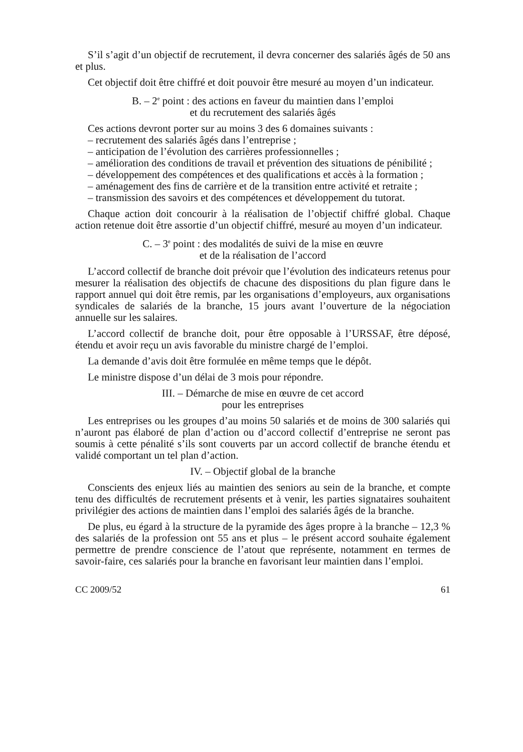S’il s’agit d’un objectif de recrutement, il devra concerner des salariés âgés de 50 ans et plus.
Cet objectif doit être chiffré et doit pouvoir être mesuré au moyen d’un indicateur.
B. – 2<sup>e</sup> point : des actions en faveur du maintien dans l’emploi
et du recrutement des salariés âgés
Ces actions devront porter sur au moins 3 des 6 domaines suivants :
– recrutement des salariés âgés dans l’entreprise ;
– anticipation de l’évolution des carrières professionnelles ;
– amélioration des conditions de travail et prévention des situations de pénibilité ;
– développement des compétences et des qualifications et accès à la formation ;
– aménagement des fins de carrière et de la transition entre activité et retraite ;
– transmission des savoirs et des compétences et développement du tutorat.
Chaque action doit concourir à la réalisation de l’objectif chiffré global. Chaque action retenue doit être assortie d’un objectif chiffré, mesuré au moyen d’un indicateur.
C. – 3<sup>e</sup> point : des modalités de suivi de la mise en œuvre
et de la réalisation de l’accord
L’accord collectif de branche doit prévoir que l’évolution des indicateurs retenus pour mesurer la réalisation des objectifs de chacune des dispositions du plan figure dans le rapport annuel qui doit être remis, par les organisations d’employeurs, aux organisations syndicales de salariés de la branche, 15 jours avant l’ouverture de la négociation annuelle sur les salaires.
L’accord collectif de branche doit, pour être opposable à l’URSSAF, être déposé, étendu et avoir reçu un avis favorable du ministre chargé de l’emploi.
La demande d’avis doit être formulée en même temps que le dépôt.
Le ministre dispose d’un délai de 3 mois pour répondre.
III. – Démarche de mise en œuvre de cet accord
pour les entreprises
Les entreprises ou les groupes d’au moins 50 salariés et de moins de 300 salariés qui n’auront pas élaboré de plan d’action ou d’accord collectif d’entreprise ne seront pas soumis à cette pénalité s’ils sont couverts par un accord collectif de branche étendu et validé comportant un tel plan d’action.
IV. – Objectif global de la branche
Conscients des enjeux liés au maintien des seniors au sein de la branche, et compte tenu des difficultés de recrutement présents et à venir, les parties signataires souhaitent privilégier des actions de maintien dans l’emploi des salariés âgés de la branche.
De plus, eu égard à la structure de la pyramide des âges propre à la branche – 12,3 % des salariés de la profession ont 55 ans et plus – le présent accord souhaite également permettre de prendre conscience de l’atout que représente, notamment en termes de savoir-faire, ces salariés pour la branche en favorisant leur maintien dans l’emploi.
CC 2009/52 61